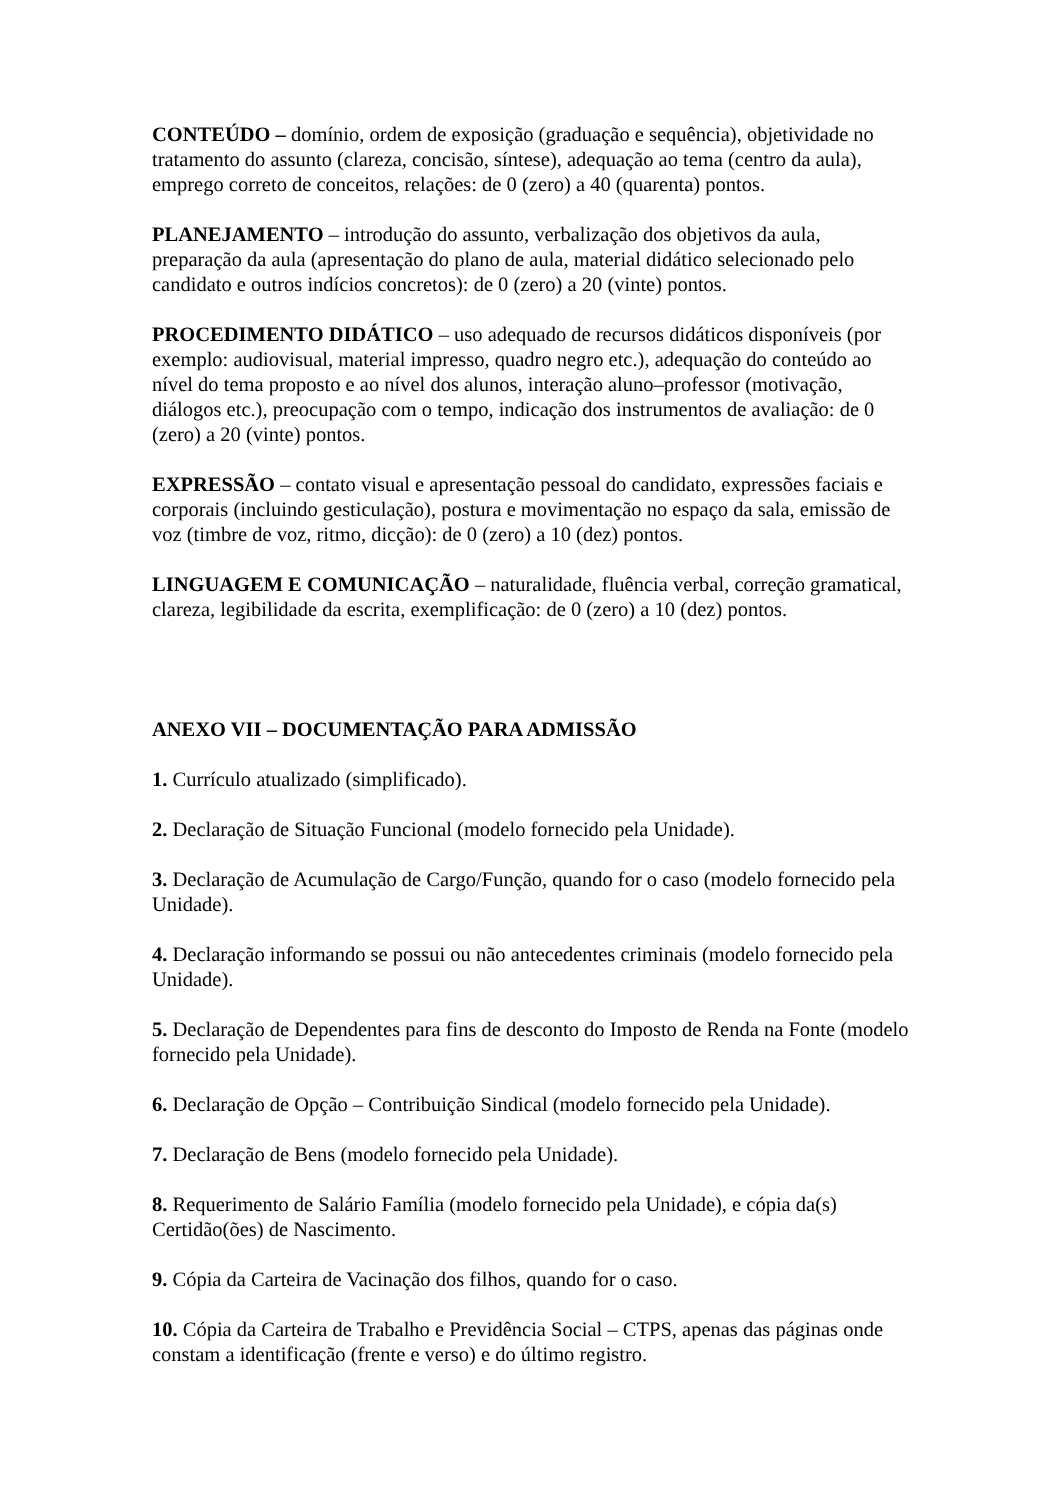CONTEÚDO – domínio, ordem de exposição (graduação e sequência), objetividade no tratamento do assunto (clareza, concisão, síntese), adequação ao tema (centro da aula), emprego correto de conceitos, relações: de 0 (zero) a 40 (quarenta) pontos.
PLANEJAMENTO – introdução do assunto, verbalização dos objetivos da aula, preparação da aula (apresentação do plano de aula, material didático selecionado pelo candidato e outros indícios concretos): de 0 (zero) a 20 (vinte) pontos.
PROCEDIMENTO DIDÁTICO – uso adequado de recursos didáticos disponíveis (por exemplo: audiovisual, material impresso, quadro negro etc.), adequação do conteúdo ao nível do tema proposto e ao nível dos alunos, interação aluno–professor (motivação, diálogos etc.), preocupação com o tempo, indicação dos instrumentos de avaliação: de 0 (zero) a 20 (vinte) pontos.
EXPRESSÃO – contato visual e apresentação pessoal do candidato, expressões faciais e corporais (incluindo gesticulação), postura e movimentação no espaço da sala, emissão de voz (timbre de voz, ritmo, dicção): de 0 (zero) a 10 (dez) pontos.
LINGUAGEM E COMUNICAÇÃO – naturalidade, fluência verbal, correção gramatical, clareza, legibilidade da escrita, exemplificação: de 0 (zero) a 10 (dez) pontos.
ANEXO VII – DOCUMENTAÇÃO PARA ADMISSÃO
1. Currículo atualizado (simplificado).
2. Declaração de Situação Funcional (modelo fornecido pela Unidade).
3. Declaração de Acumulação de Cargo/Função, quando for o caso (modelo fornecido pela Unidade).
4. Declaração informando se possui ou não antecedentes criminais (modelo fornecido pela Unidade).
5. Declaração de Dependentes para fins de desconto do Imposto de Renda na Fonte (modelo fornecido pela Unidade).
6. Declaração de Opção – Contribuição Sindical (modelo fornecido pela Unidade).
7. Declaração de Bens (modelo fornecido pela Unidade).
8. Requerimento de Salário Família (modelo fornecido pela Unidade), e cópia da(s) Certidão(ões) de Nascimento.
9. Cópia da Carteira de Vacinação dos filhos, quando for o caso.
10. Cópia da Carteira de Trabalho e Previdência Social – CTPS, apenas das páginas onde constam a identificação (frente e verso) e do último registro.